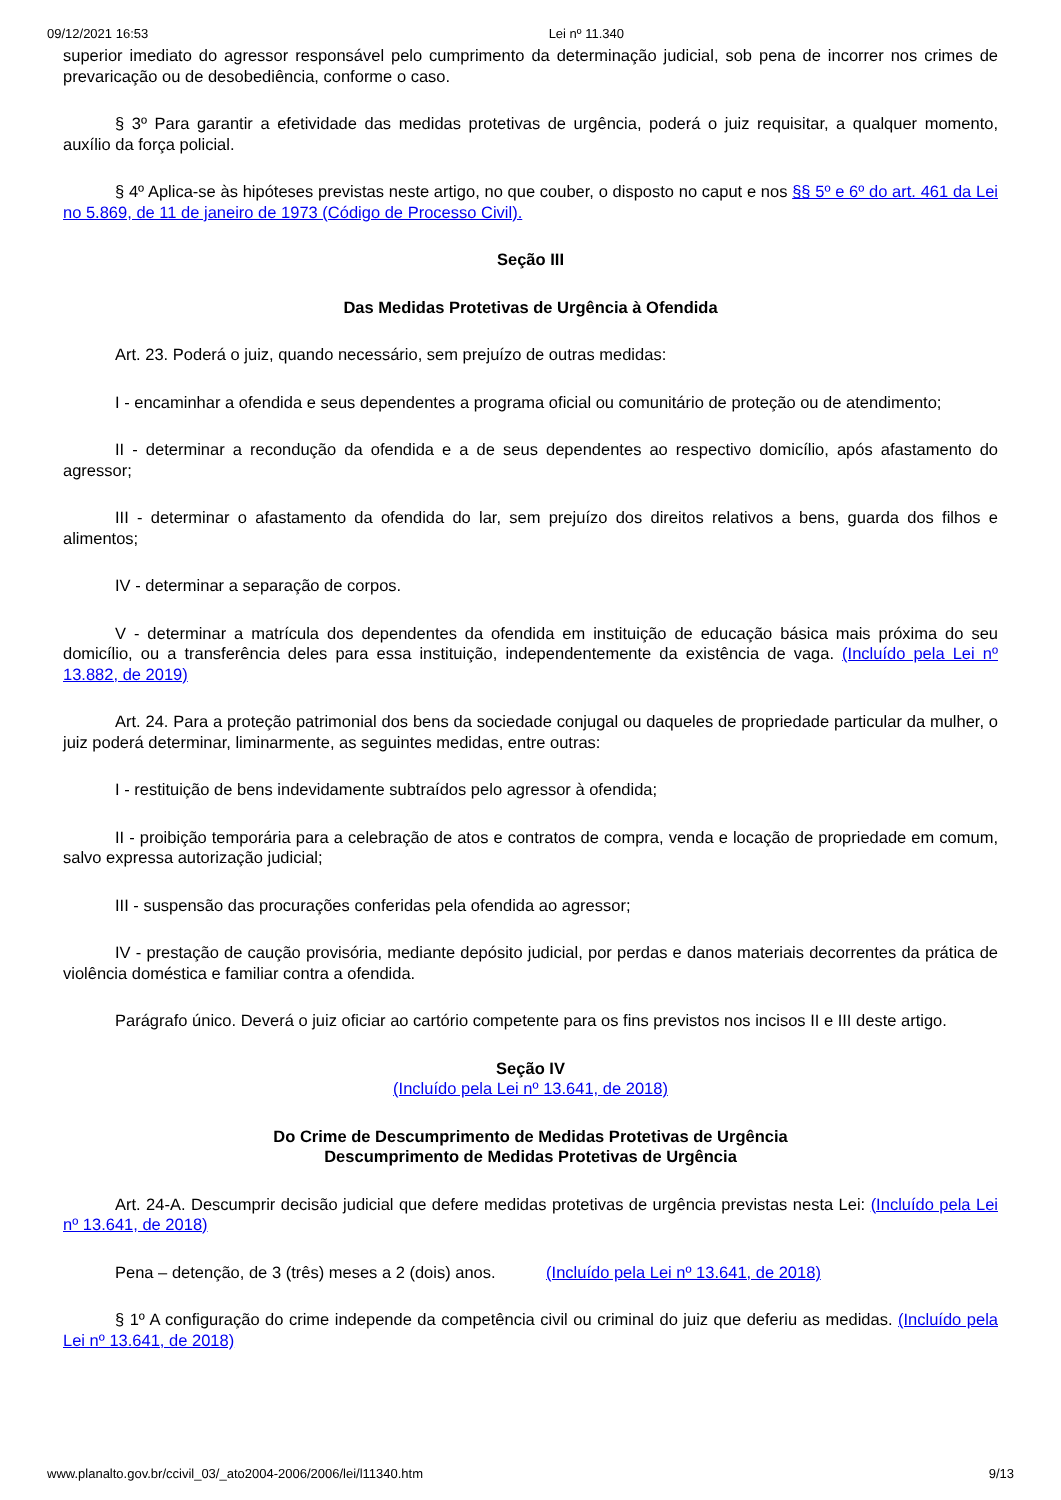09/12/2021 16:53 Lei nº 11.340
superior imediato do agressor responsável pelo cumprimento da determinação judicial, sob pena de incorrer nos crimes de prevaricação ou de desobediência, conforme o caso.
§ 3º Para garantir a efetividade das medidas protetivas de urgência, poderá o juiz requisitar, a qualquer momento, auxílio da força policial.
§ 4º Aplica-se às hipóteses previstas neste artigo, no que couber, o disposto no caput e nos §§ 5º e 6º do art. 461 da Lei no 5.869, de 11 de janeiro de 1973 (Código de Processo Civil).
Seção III
Das Medidas Protetivas de Urgência à Ofendida
Art. 23. Poderá o juiz, quando necessário, sem prejuízo de outras medidas:
I - encaminhar a ofendida e seus dependentes a programa oficial ou comunitário de proteção ou de atendimento;
II - determinar a recondução da ofendida e a de seus dependentes ao respectivo domicílio, após afastamento do agressor;
III - determinar o afastamento da ofendida do lar, sem prejuízo dos direitos relativos a bens, guarda dos filhos e alimentos;
IV - determinar a separação de corpos.
V - determinar a matrícula dos dependentes da ofendida em instituição de educação básica mais próxima do seu domicílio, ou a transferência deles para essa instituição, independentemente da existência de vaga. (Incluído pela Lei nº 13.882, de 2019)
Art. 24. Para a proteção patrimonial dos bens da sociedade conjugal ou daqueles de propriedade particular da mulher, o juiz poderá determinar, liminarmente, as seguintes medidas, entre outras:
I - restituição de bens indevidamente subtraídos pelo agressor à ofendida;
II - proibição temporária para a celebração de atos e contratos de compra, venda e locação de propriedade em comum, salvo expressa autorização judicial;
III - suspensão das procurações conferidas pela ofendida ao agressor;
IV - prestação de caução provisória, mediante depósito judicial, por perdas e danos materiais decorrentes da prática de violência doméstica e familiar contra a ofendida.
Parágrafo único. Deverá o juiz oficiar ao cartório competente para os fins previstos nos incisos II e III deste artigo.
Seção IV
(Incluído pela Lei nº 13.641, de 2018)
Do Crime de Descumprimento de Medidas Protetivas de Urgência
Descumprimento de Medidas Protetivas de Urgência
Art. 24-A. Descumprir decisão judicial que defere medidas protetivas de urgência previstas nesta Lei: (Incluído pela Lei nº 13.641, de 2018)
Pena – detenção, de 3 (três) meses a 2 (dois) anos. (Incluído pela Lei nº 13.641, de 2018)
§ 1º A configuração do crime independe da competência civil ou criminal do juiz que deferiu as medidas. (Incluído pela Lei nº 13.641, de 2018)
www.planalto.gov.br/ccivil_03/_ato2004-2006/2006/lei/l11340.htm 9/13